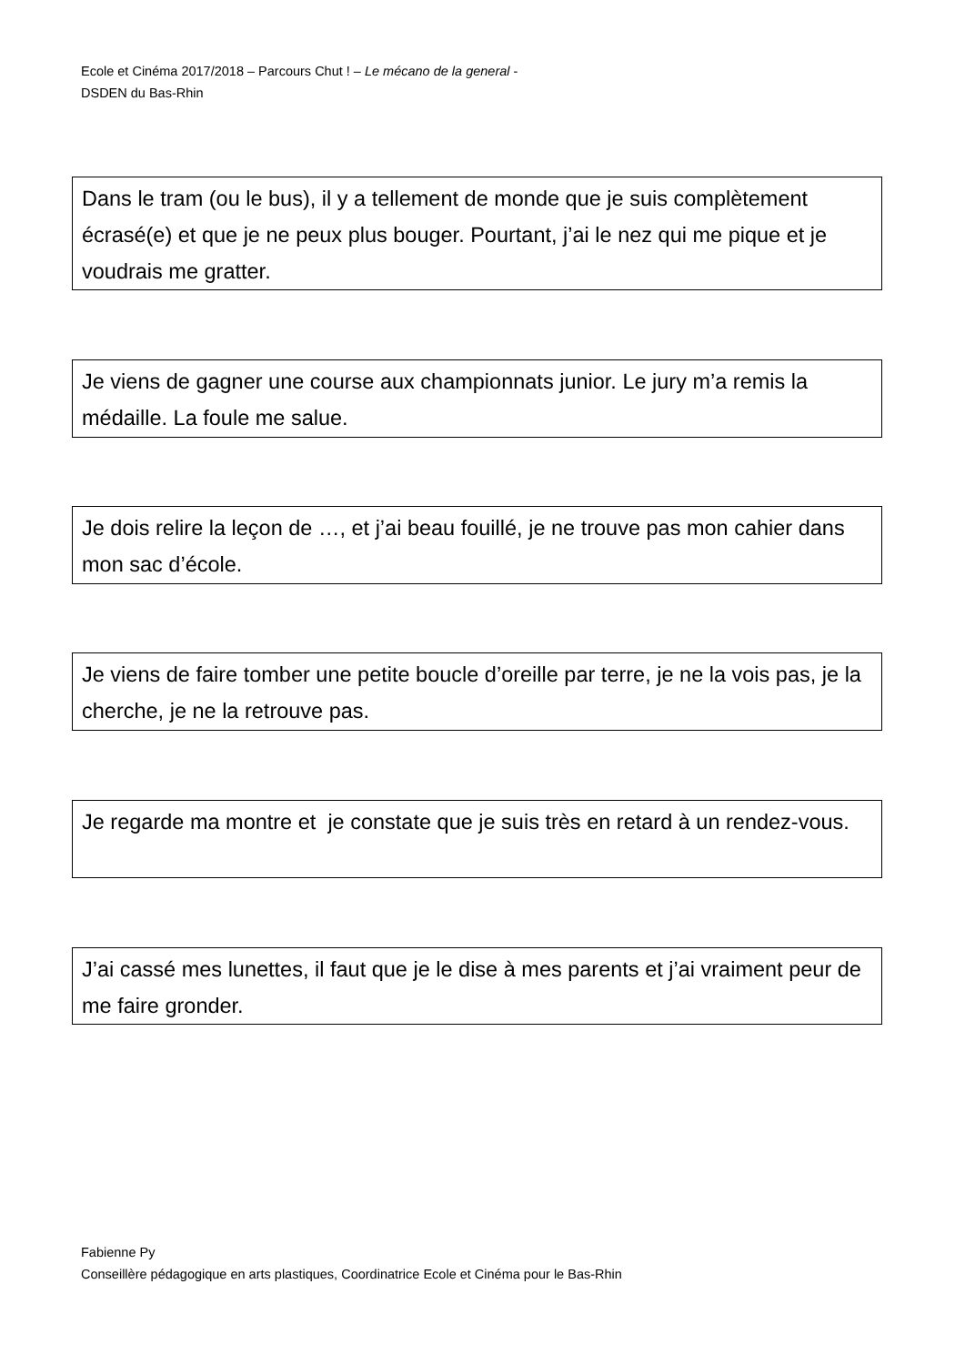Ecole et Cinéma 2017/2018 – Parcours Chut ! – Le mécano de la general -
DSDEN du Bas-Rhin
Dans le tram (ou le bus), il y a tellement de monde que je suis complètement écrasé(e) et que je ne peux plus bouger. Pourtant, j’ai le nez qui me pique et je voudrais me gratter.
Je viens de gagner une course aux championnats junior. Le jury m’a remis la médaille. La foule me salue.
Je dois relire la leçon de …, et j’ai beau fouillé, je ne trouve pas mon cahier dans mon sac d’école.
Je viens de faire tomber une petite boucle d’oreille par terre, je ne la vois pas, je la cherche, je ne la retrouve pas.
Je regarde ma montre et je constate que je suis très en retard à un rendez-vous.
J’ai cassé mes lunettes, il faut que je le dise à mes parents et j’ai vraiment peur de me faire gronder.
Fabienne Py
Conseillère pédagogique en arts plastiques, Coordinatrice Ecole et Cinéma pour le Bas-Rhin